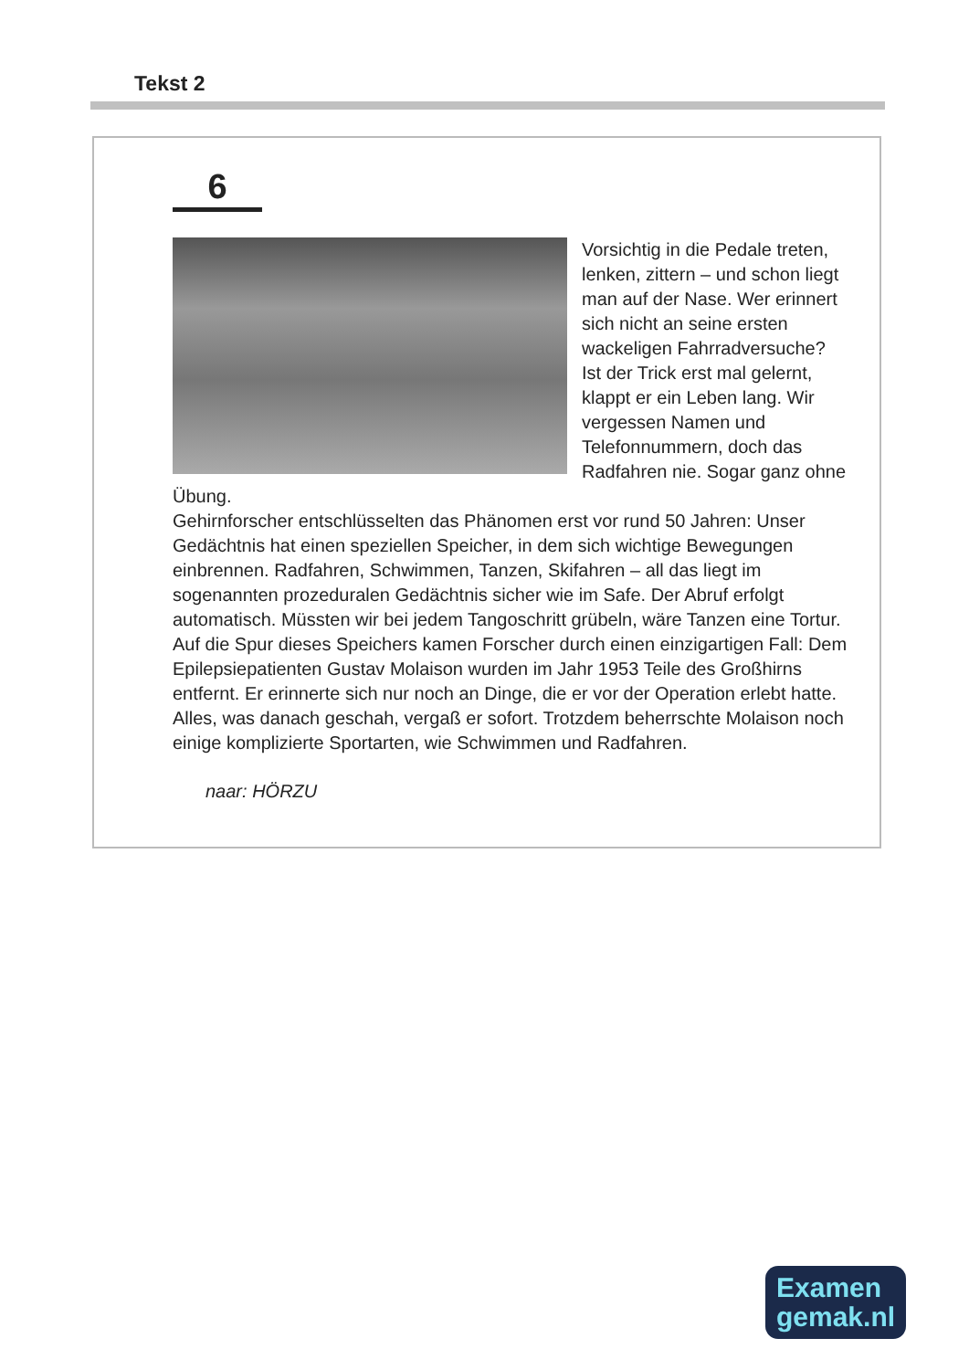Tekst 2
6
Vorsichtig in die Pedale treten, lenken, zittern – und schon liegt man auf der Nase. Wer erinnert sich nicht an seine ersten wackeligen Fahrradversuche? Ist der Trick erst mal gelernt, klappt er ein Leben lang. Wir vergessen Namen und Telefonnummern, doch das Radfahren nie. Sogar ganz ohne Übung.
Gehirnforscher entschlüsselten das Phänomen erst vor rund 50 Jahren: Unser Gedächtnis hat einen speziellen Speicher, in dem sich wichtige Bewegungen einbrennen. Radfahren, Schwimmen, Tanzen, Skifahren – all das liegt im sogenannten prozeduralen Gedächtnis sicher wie im Safe. Der Abruf erfolgt automatisch. Müssten wir bei jedem Tangoschritt grübeln, wäre Tanzen eine Tortur. Auf die Spur dieses Speichers kamen Forscher durch einen einzigartigen Fall: Dem Epilepsiepatienten Gustav Molaison wurden im Jahr 1953 Teile des Großhirns entfernt. Er erinnerte sich nur noch an Dinge, die er vor der Operation erlebt hatte. Alles, was danach geschah, vergaß er sofort. Trotzdem beherrschte Molaison noch einige komplizierte Sportarten, wie Schwimmen und Radfahren.
naar: HÖRZU
Examen
gemak.nl